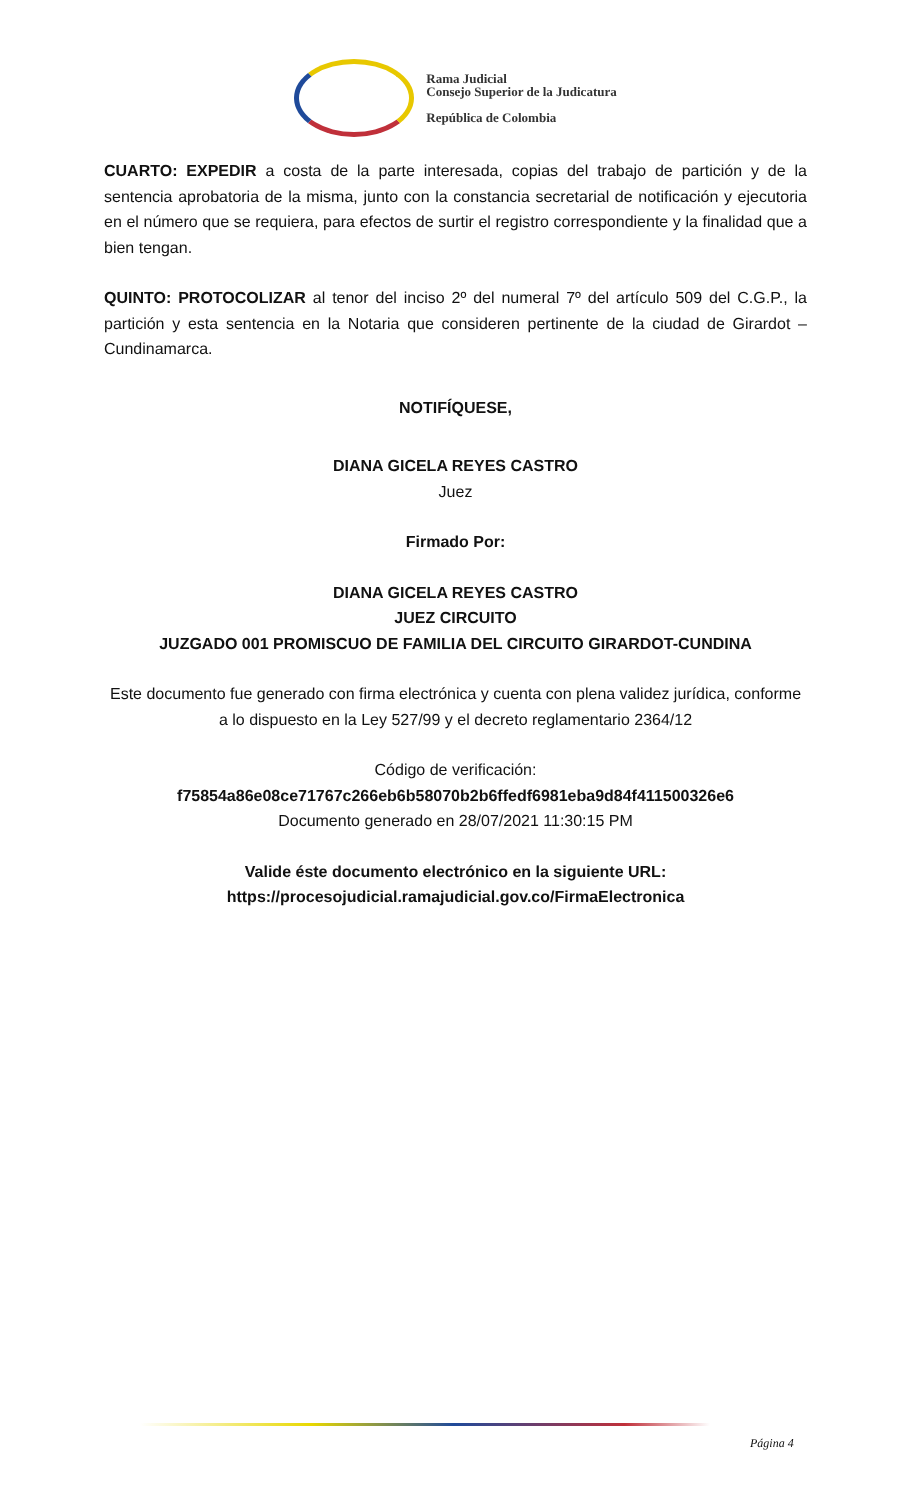Rama Judicial
Consejo Superior de la Judicatura
República de Colombia
CUARTO: EXPEDIR a costa de la parte interesada, copias del trabajo de partición y de la sentencia aprobatoria de la misma, junto con la constancia secretarial de notificación y ejecutoria en el número que se requiera, para efectos de surtir el registro correspondiente y la finalidad que a bien tengan.
QUINTO: PROTOCOLIZAR al tenor del inciso 2º del numeral 7º del artículo 509 del C.G.P., la partición y esta sentencia en la Notaria que consideren pertinente de la ciudad de Girardot – Cundinamarca.
NOTIFÍQUESE,
DIANA GICELA REYES CASTRO
Juez
Firmado Por:
DIANA GICELA REYES CASTRO
JUEZ CIRCUITO
JUZGADO 001 PROMISCUO DE FAMILIA DEL CIRCUITO GIRARDOT-CUNDINA
Este documento fue generado con firma electrónica y cuenta con plena validez jurídica, conforme a lo dispuesto en la Ley 527/99 y el decreto reglamentario 2364/12
Código de verificación:
f75854a86e08ce71767c266eb6b58070b2b6ffedf6981eba9d84f411500326e6
Documento generado en 28/07/2021 11:30:15 PM
Valide éste documento electrónico en la siguiente URL:
https://procesojudicial.ramajudicial.gov.co/FirmaElectronica
Página 4